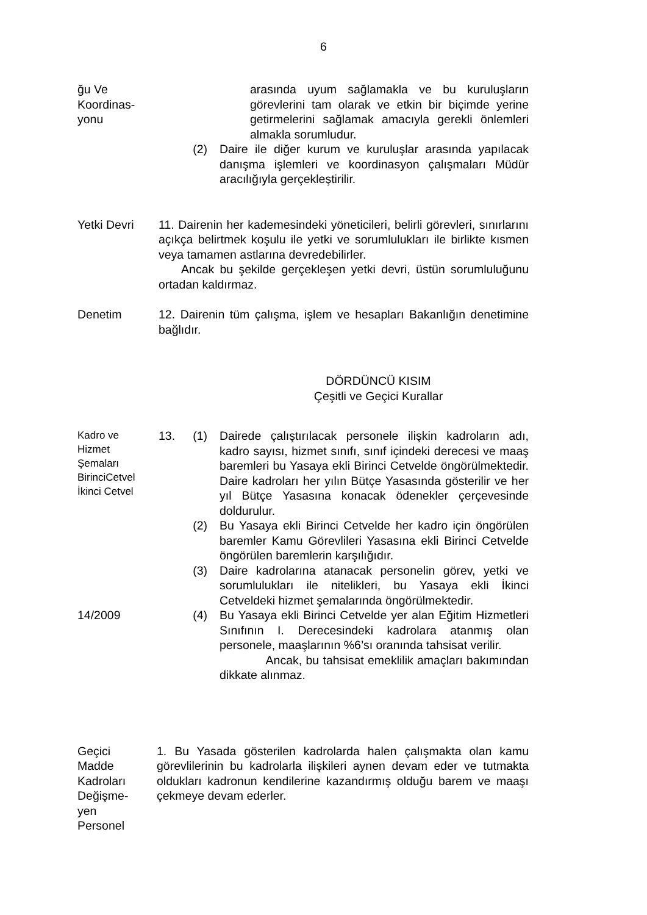6
ğu Ve
Koordinas-
yonu
arasında uyum sağlamakla ve bu kuruluşların görevlerini tam olarak ve etkin bir biçimde yerine getirmelerini sağlamak amacıyla gerekli önlemleri almakla sorumludur.
(2) Daire ile diğer kurum ve kuruluşlar arasında yapılacak danışma işlemleri ve koordinasyon çalışmaları Müdür aracılığıyla gerçekleştirilir.
Yetki Devri 11. Dairenin her kademesindeki yöneticileri, belirli görevleri, sınırlarını açıkça belirtmek koşulu ile yetki ve sorumlulukları ile birlikte kısmen veya tamamen astlarına devredebilirler.
Ancak bu şekilde gerçekleşen yetki devri, üstün sorumluluğunu ortadan kaldırmaz.
Denetim 12. Dairenin tüm çalışma, işlem ve hesapları Bakanlığın denetimine bağlıdır.
DÖRDÜNCÜ KISIM
Çeşitli ve Geçici Kurallar
Kadro ve
Hizmet
Şemaları
BirinciCetvel
İkinci Cetvel
13. (1) Dairede çalıştırılacak personele ilişkin kadroların adı, kadro sayısı, hizmet sınıfı, sınıf içindeki derecesi ve maaş baremleri bu Yasaya ekli Birinci Cetvelde öngörülmektedir. Daire kadroları her yılın Bütçe Yasasında gösterilir ve her yıl Bütçe Yasasına konacak ödenekler çerçevesinde doldurulur.
(2) Bu Yasaya ekli Birinci Cetvelde her kadro için öngörülen baremler Kamu Görevlileri Yasasına ekli Birinci Cetvelde öngörülen baremlerin karşılığıdır.
(3) Daire kadrolarına atanacak personelin görev, yetki ve sorumlulukları ile nitelikleri, bu Yasaya ekli İkinci Cetveldeki hizmet şemalarında öngörülmektedir.
14/2009 (4) Bu Yasaya ekli Birinci Cetvelde yer alan Eğitim Hizmetleri Sınıfının I. Derecesindeki kadrolara atanmış olan personele, maaşlarının %6’sı oranında tahsisat verilir.
Ancak, bu tahsisat emeklilik amaçları bakımından dikkate alınmaz.
Geçici
Madde
Kadroları
Değişme-
yen
Personel
1. Bu Yasada gösterilen kadrolarda halen çalışmakta olan kamu görevlilerinin bu kadrolarla ilişkileri aynen devam eder ve tutmakta oldukları kadronun kendilerine kazandırmış olduğu barem ve maaşı çekmeye devam ederler.